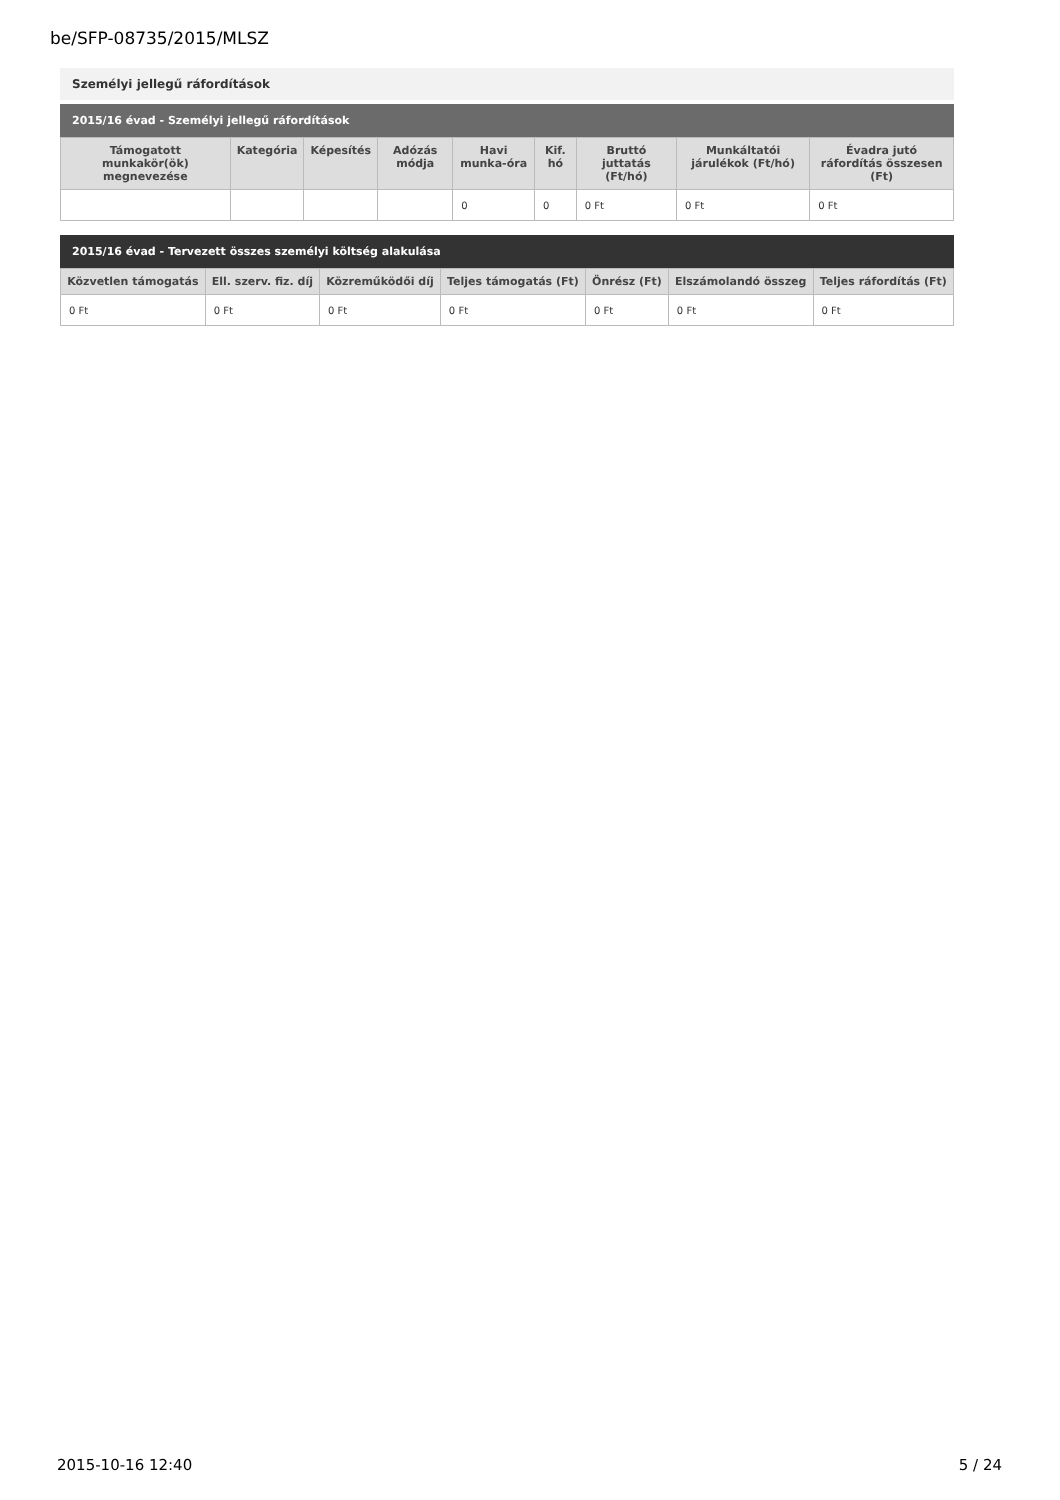be/SFP-08735/2015/MLSZ
Személyi jellegű ráfordítások
2015/16 évad - Személyi jellegű ráfordítások
| Támogatott munkakör(ök) megnevezése | Kategória | Képesítés | Adózás módja | Havi munka-óra | Kif. hó | Bruttó juttatás (Ft/hó) | Munkáltatói járulékok (Ft/hó) | Évadra jutó ráfordítás összesen (Ft) |
| --- | --- | --- | --- | --- | --- | --- | --- | --- |
| | | | | 0 | 0 | 0 Ft | 0 Ft | 0 Ft |
2015/16 évad - Tervezett összes személyi költség alakulása
| Közvetlen támogatás | Ell. szerv. fiz. díj | Közreműködői díj | Teljes támogatás (Ft) | Önrész (Ft) | Elszámolandó összeg | Teljes ráfordítás (Ft) |
| --- | --- | --- | --- | --- | --- | --- |
| 0 Ft | 0 Ft | 0 Ft | 0 Ft | 0 Ft | 0 Ft | 0 Ft |
2015-10-16 12:40 5 / 24